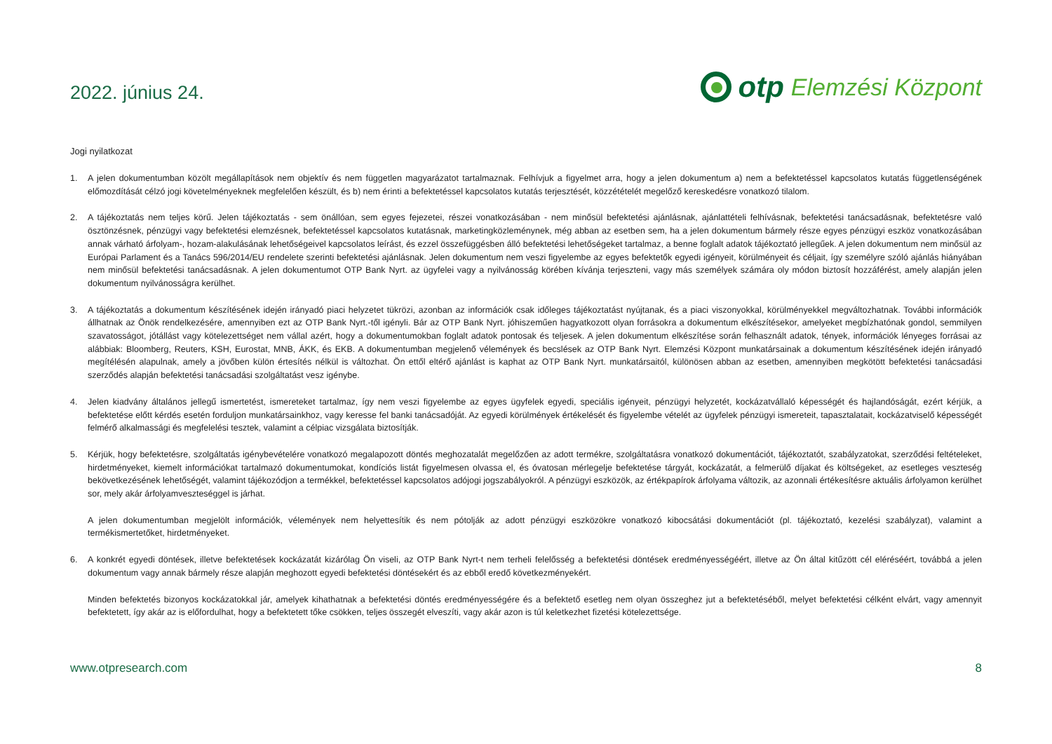2022. június 24.
otp Elemzési Központ
Jogi nyilatkozat
1. A jelen dokumentumban közölt megállapítások nem objektív és nem független magyarázatot tartalmaznak. Felhívjuk a figyelmet arra, hogy a jelen dokumentum a) nem a befektetéssel kapcsolatos kutatás függetlenségének előmozdítását célzó jogi követelményeknek megfelelően készült, és b) nem érinti a befektetéssel kapcsolatos kutatás terjesztését, közzétételét megelőző kereskedésre vonatkozó tilalom.
2. A tájékoztatás nem teljes körű. Jelen tájékoztatás - sem önállóan, sem egyes fejezetei, részei vonatkozásában - nem minősül befektetési ajánlásnak, ajánlattételi felhívásnak, befektetési tanácsadásnak, befektetésre való ösztönzésnek, pénzügyi vagy befektetési elemzésnek, befektetéssel kapcsolatos kutatásnak, marketingközleménynek, még abban az esetben sem, ha a jelen dokumentum bármely része egyes pénzügyi eszköz vonatkozásában annak várható árfolyam-, hozam-alakulásának lehetőségeivel kapcsolatos leírást, és ezzel összefüggésben álló befektetési lehetőségeket tartalmaz, a benne foglalt adatok tájékoztató jellegűek. A jelen dokumentum nem minősül az Európai Parlament és a Tanács 596/2014/EU rendelete szerinti befektetési ajánlásnak. Jelen dokumentum nem veszi figyelembe az egyes befektetők egyedi igényeit, körülményeit és céljait, így személyre szóló ajánlás hiányában nem minősül befektetési tanácsadásnak. A jelen dokumentumot OTP Bank Nyrt. az ügyfelei vagy a nyilvánosság körében kívánja terjeszteni, vagy más személyek számára oly módon biztosít hozzáférést, amely alapján jelen dokumentum nyilvánosságra kerülhet.
3. A tájékoztatás a dokumentum készítésének idején irányadó piaci helyzetet tükrözi, azonban az információk csak időleges tájékoztatást nyújtanak, és a piaci viszonyokkal, körülményekkel megváltozhatnak. További információk állhatnak az Önök rendelkezésére, amennyiben ezt az OTP Bank Nyrt.-től igényli. Bár az OTP Bank Nyrt. jóhiszeműen hagyatkozott olyan forrásokra a dokumentum elkészítésekor, amelyeket megbízhatónak gondol, semmilyen szavatosságot, jótállást vagy kötelezettséget nem vállal azért, hogy a dokumentumokban foglalt adatok pontosak és teljesek. A jelen dokumentum elkészítése során felhasznált adatok, tények, információk lényeges forrásai az alábbiak: Bloomberg, Reuters, KSH, Eurostat, MNB, ÁKK, és EKB. A dokumentumban megjelenő vélemények és becslések az OTP Bank Nyrt. Elemzési Központ munkatársainak a dokumentum készítésének idején irányadó megítélésén alapulnak, amely a jövőben külön értesítés nélkül is változhat. Ön ettől eltérő ajánlást is kaphat az OTP Bank Nyrt. munkatársaitól, különösen abban az esetben, amennyiben megkötött befektetési tanácsadási szerződés alapján befektetési tanácsadási szolgáltatást vesz igénybe.
4. Jelen kiadvány általános jellegű ismertetést, ismereteket tartalmaz, így nem veszi figyelembe az egyes ügyfelek egyedi, speciális igényeit, pénzügyi helyzetét, kockázatvállaló képességét és hajlandóságát, ezért kérjük, a befektetése előtt kérdés esetén forduljon munkatársainkhoz, vagy keresse fel banki tanácsadóját. Az egyedi körülmények értékelését és figyelembe vételét az ügyfelek pénzügyi ismereteit, tapasztalatait, kockázatviselő képességét felmérő alkalmassági és megfelelési tesztek, valamint a célpiac vizsgálata biztosítják.
5. Kérjük, hogy befektetésre, szolgáltatás igénybevételére vonatkozó megalapozott döntés meghozatalát megelőzően az adott termékre, szolgáltatásra vonatkozó dokumentációt, tájékoztatót, szabályzatokat, szerződési feltételeket, hirdetményeket, kiemelt információkat tartalmazó dokumentumokat, kondíciós listát figyelmesen olvassa el, és óvatosan mérlegelje befektetése tárgyát, kockázatát, a felmerülő díjakat és költségeket, az esetleges veszteség bekövetkezésének lehetőségét, valamint tájékozódjon a termékkel, befektetéssel kapcsolatos adójogi jogszabályokról. A pénzügyi eszközök, az értékpapírok árfolyama változik, az azonnali értékesítésre aktuális árfolyamon kerülhet sor, mely akár árfolyamveszteséggel is járhat.
A jelen dokumentumban megjelölt információk, vélemények nem helyettesítik és nem pótolják az adott pénzügyi eszközökre vonatkozó kibocsátási dokumentációt (pl. tájékoztató, kezelési szabályzat), valamint a termékismertetőket, hirdetményeket.
6. A konkrét egyedi döntések, illetve befektetések kockázatát kizárólag Ön viseli, az OTP Bank Nyrt-t nem terheli felelősség a befektetési döntések eredményességéért, illetve az Ön által kitűzött cél eléréséért, továbbá a jelen dokumentum vagy annak bármely része alapján meghozott egyedi befektetési döntésekért és az ebből eredő következményekért.
Minden befektetés bizonyos kockázatokkal jár, amelyek kihathatnak a befektetési döntés eredményességére és a befektető esetleg nem olyan összeghez jut a befektetéséből, melyet befektetési célként elvárt, vagy amennyit befektetett, így akár az is előfordulhat, hogy a befektetett tőke csökken, teljes összegét elveszíti, vagy akár azon is túl keletkezhet fizetési kötelezettsége.
www.otpresearch.com 8